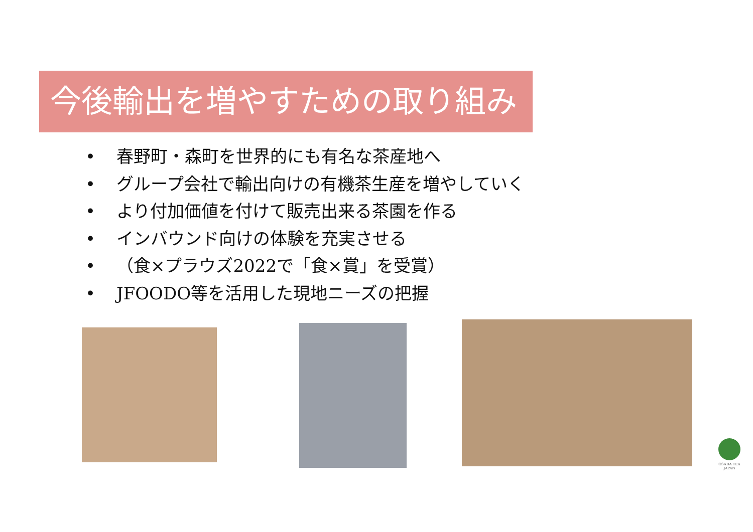今後輸出を増やすための取り組み
• 春野町・森町を世界的にも有名な茶産地へ
• グループ会社で輸出向けの有機茶生産を増やしていく
• より付加価値を付けて販売出来る茶園を作る
• インバウンド向けの体験を充実させる
• （食×プラウズ2022で「食×賞」を受賞）
• JFOODO等を活用した現地ニーズの把握
OSADA TEA
JAPAN